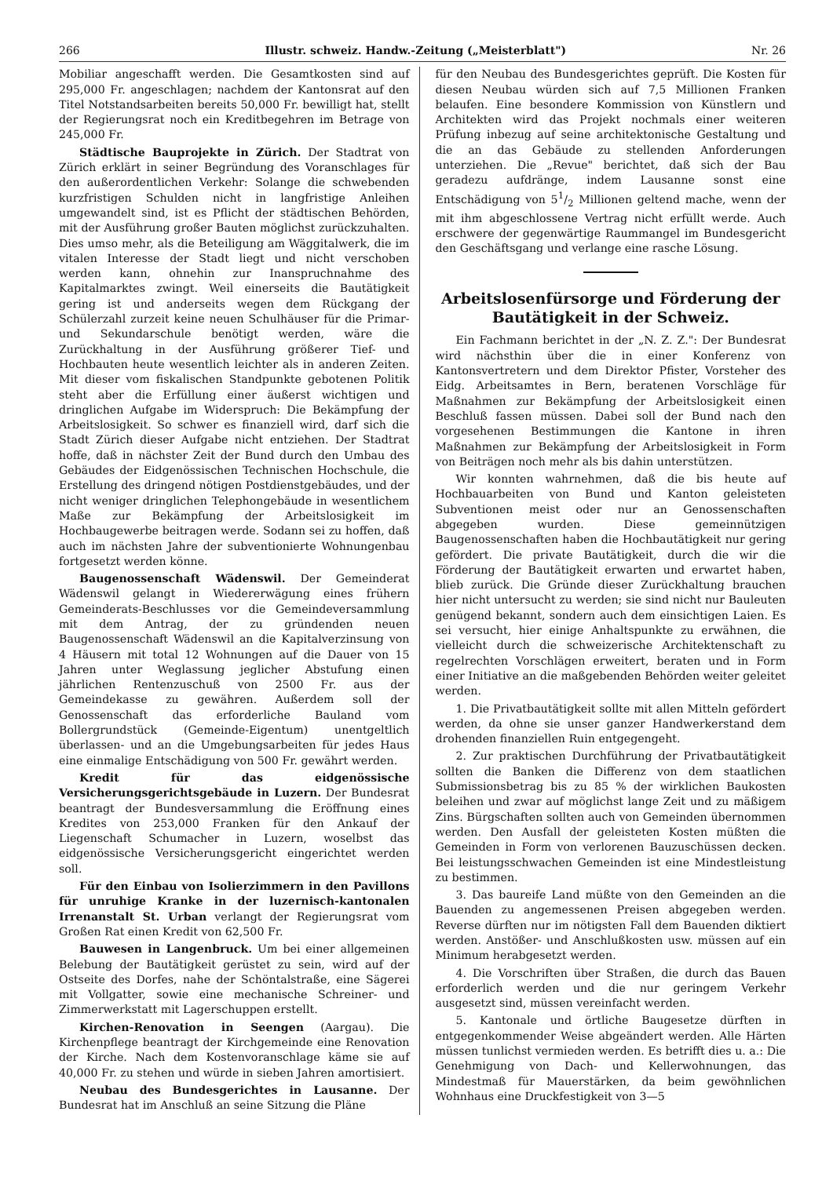266 Illustr. schweiz. Handw.-Zeitung („Meisterblatt") Nr. 26
Mobiliar angeschafft werden. Die Gesamtkosten sind auf 295,000 Fr. angeschlagen; nachdem der Kantonsrat auf den Titel Notstandsarbeiten bereits 50,000 Fr. bewilligt hat, stellt der Regierungsrat noch ein Kreditbegehren im Betrage von 245,000 Fr.
Städtische Bauprojekte in Zürich. Der Stadtrat von Zürich erklärt in seiner Begründung des Voranschlages für den außerordentlichen Verkehr: Solange die schwebenden kurzfristigen Schulden nicht in langfristige Anleihen umgewandelt sind, ist es Pflicht der städtischen Behörden, mit der Ausführung großer Bauten möglichst zurückzuhalten. Dies umso mehr, als die Beteiligung am Wäggitalwerk, die im vitalen Interesse der Stadt liegt und nicht verschoben werden kann, ohnehin zur Inanspruchnahme des Kapitalmarktes zwingt. Weil einerseits die Bautätigkeit gering ist und anderseits wegen dem Rückgang der Schülerzahl zurzeit keine neuen Schulhäuser für die Primar- und Sekundarschule benötigt werden, wäre die Zurückhaltung in der Ausführung größerer Tief- und Hochbauten heute wesentlich leichter als in anderen Zeiten. Mit dieser vom fiskalischen Standpunkte gebotenen Politik steht aber die Erfüllung einer äußerst wichtigen und dringlichen Aufgabe im Widerspruch: Die Bekämpfung der Arbeitslosigkeit. So schwer es finanziell wird, darf sich die Stadt Zürich dieser Aufgabe nicht entziehen. Der Stadtrat hoffe, daß in nächster Zeit der Bund durch den Umbau des Gebäudes der Eidgenössischen Technischen Hochschule, die Erstellung des dringend nötigen Postdienstgebäudes, und der nicht weniger dringlichen Telephongebäude in wesentlichem Maße zur Bekämpfung der Arbeitslosigkeit im Hochbaugewerbe beitragen werde. Sodann sei zu hoffen, daß auch im nächsten Jahre der subventionierte Wohnungenbau fortgesetzt werden könne.
Baugenossenschaft Wädenswil. Der Gemeinderat Wädenswil gelangt in Wiedererwägung eines frühern Gemeinderats-Beschlusses vor die Gemeindeversammlung mit dem Antrag, der zu gründenden neuen Baugenossenschaft Wädenswil an die Kapitalverzinsung von 4 Häusern mit total 12 Wohnungen auf die Dauer von 15 Jahren unter Weglassung jeglicher Abstufung einen jährlichen Rentenzuschuß von 2500 Fr. aus der Gemeindekasse zu gewähren. Außerdem soll der Genossenschaft das erforderliche Bauland vom Bollergrundstück (Gemeinde-Eigentum) unentgeltlich überlassen- und an die Umgebungsarbeiten für jedes Haus eine einmalige Entschädigung von 500 Fr. gewährt werden.
Kredit für das eidgenössische Versicherungsgerichtsgebäude in Luzern. Der Bundesrat beantragt der Bundesversammlung die Eröffnung eines Kredites von 253,000 Franken für den Ankauf der Liegenschaft Schumacher in Luzern, woselbst das eidgenössische Versicherungsgericht eingerichtet werden soll.
Für den Einbau von Isolierzimmern in den Pavillons für unruhige Kranke in der luzernisch-kantonalen Irrenanstalt St. Urban verlangt der Regierungsrat vom Großen Rat einen Kredit von 62,500 Fr.
Bauwesen in Langenbruck. Um bei einer allgemeinen Belebung der Bautätigkeit gerüstet zu sein, wird auf der Ostseite des Dorfes, nahe der Schöntalstraße, eine Sägerei mit Vollgatter, sowie eine mechanische Schreiner- und Zimmerwerkstatt mit Lagerschuppen erstellt.
Kirchen-Renovation in Seengen (Aargau). Die Kirchenpflege beantragt der Kirchgemeinde eine Renovation der Kirche. Nach dem Kostenvoranschlage käme sie auf 40,000 Fr. zu stehen und würde in sieben Jahren amortisiert.
Neubau des Bundesgerichtes in Lausanne. Der Bundesrat hat im Anschluß an seine Sitzung die Pläne
für den Neubau des Bundesgerichtes geprüft. Die Kosten für diesen Neubau würden sich auf 7,5 Millionen Franken belaufen. Eine besondere Kommission von Künstlern und Architekten wird das Projekt nochmals einer weiteren Prüfung inbezug auf seine architektonische Gestaltung und die an das Gebäude zu stellenden Anforderungen unterziehen. Die „Revue" berichtet, daß sich der Bau geradezu aufdränge, indem Lausanne sonst eine Entschädigung von 51/2 Millionen geltend mache, wenn der mit ihm abgeschlossene Vertrag nicht erfüllt werde. Auch erschwere der gegenwärtige Raummangel im Bundesgericht den Geschäftsgang und verlange eine rasche Lösung.
Arbeitslosenfürsorge und Förderung der Bautätigkeit in der Schweiz.
Ein Fachmann berichtet in der „N. Z. Z.": Der Bundesrat wird nächsthin über die in einer Konferenz von Kantonsvertretern und dem Direktor Pfister, Vorsteher des Eidg. Arbeitsamtes in Bern, beratenen Vorschläge für Maßnahmen zur Bekämpfung der Arbeitslosigkeit einen Beschluß fassen müssen. Dabei soll der Bund nach den vorgesehenen Bestimmungen die Kantone in ihren Maßnahmen zur Bekämpfung der Arbeitslosigkeit in Form von Beiträgen noch mehr als bis dahin unterstützen.
Wir konnten wahrnehmen, daß die bis heute auf Hochbauarbeiten von Bund und Kanton geleisteten Subventionen meist oder nur an Genossenschaften abgegeben wurden. Diese gemeinnützigen Baugenossenschaften haben die Hochbautätigkeit nur gering gefördert. Die private Bautätigkeit, durch die wir die Förderung der Bautätigkeit erwarten und erwartet haben, blieb zurück. Die Gründe dieser Zurückhaltung brauchen hier nicht untersucht zu werden; sie sind nicht nur Bauleuten genügend bekannt, sondern auch dem einsichtigen Laien. Es sei versucht, hier einige Anhaltspunkte zu erwähnen, die vielleicht durch die schweizerische Architektenschaft zu regelrechten Vorschlägen erweitert, beraten und in Form einer Initiative an die maßgebenden Behörden weiter geleitet werden.
1. Die Privatbautätigkeit sollte mit allen Mitteln gefördert werden, da ohne sie unser ganzer Handwerkerstand dem drohenden finanziellen Ruin entgegengeht.
2. Zur praktischen Durchführung der Privatbautätigkeit sollten die Banken die Differenz von dem staatlichen Submissionsbetrag bis zu 85 % der wirklichen Baukosten beleihen und zwar auf möglichst lange Zeit und zu mäßigem Zins. Bürgschaften sollten auch von Gemeinden übernommen werden. Den Ausfall der geleisteten Kosten müßten die Gemeinden in Form von verlorenen Bauzuschüssen decken. Bei leistungsschwachen Gemeinden ist eine Mindestleistung zu bestimmen.
3. Das baureife Land müßte von den Gemeinden an die Bauenden zu angemessenen Preisen abgegeben werden. Reverse dürften nur im nötigsten Fall dem Bauenden diktiert werden. Anstößer- und Anschlußkosten usw. müssen auf ein Minimum herabgesetzt werden.
4. Die Vorschriften über Straßen, die durch das Bauen erforderlich werden und die nur geringem Verkehr ausgesetzt sind, müssen vereinfacht werden.
5. Kantonale und örtliche Baugesetze dürften in entgegenkommender Weise abgeändert werden. Alle Härten müssen tunlichst vermieden werden. Es betrifft dies u. a.: Die Genehmigung von Dach- und Kellerwohnungen, das Mindestmaß für Mauerstärken, da beim gewöhnlichen Wohnhaus eine Druckfestigkeit von 3—5